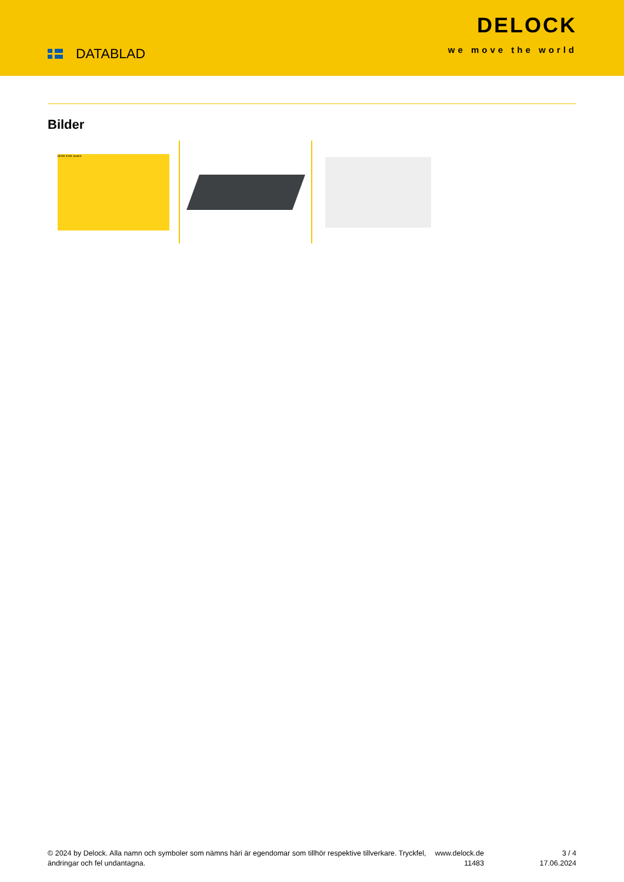DATABLAD
DELOCK
we move the world
Bilder
HDMI KVM Switch
© 2024 by Delock. Alla namn och symboler som nämns häri är egendomar som tillhör respektive tillverkare. Tryckfel, ändringar och fel undantagna.
www.delock.de
11483
3 / 4
17.06.2024